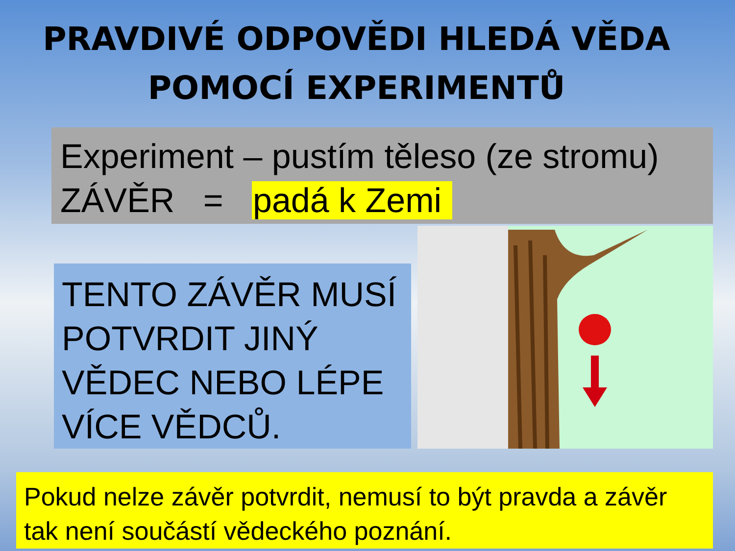PRAVDIVÉ ODPOVĚDI HLEDÁ VĚDA
POMOCÍ EXPERIMENTŮ
Experiment – pustím těleso (ze stromu)
ZÁVĚR = padá k Zemi
TENTO ZÁVĚR MUSÍ POTVRDIT JINÝ VĚDEC NEBO LÉPE VÍCE VĚDCŮ.
Pokud nelze závěr potvrdit, nemusí to být pravda a závěr tak není součástí vědeckého poznání.